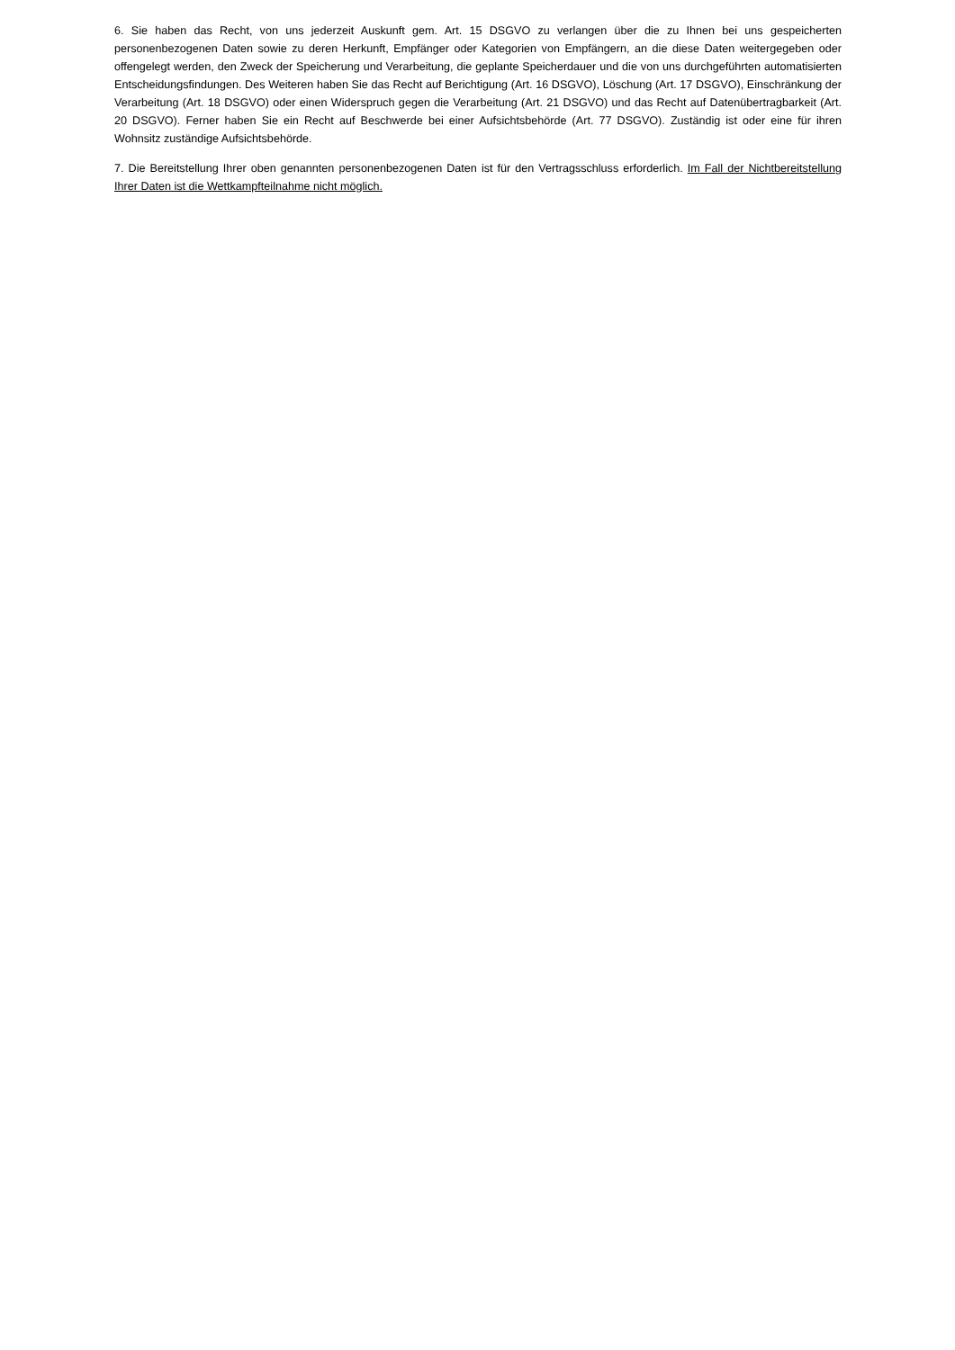6. Sie haben das Recht, von uns jederzeit Auskunft gem. Art. 15 DSGVO zu verlangen über die zu Ihnen bei uns gespeicherten personenbezogenen Daten sowie zu deren Herkunft, Empfänger oder Kategorien von Empfängern, an die diese Daten weitergegeben oder offengelegt werden, den Zweck der Speicherung und Verarbeitung, die geplante Speicherdauer und die von uns durchgeführten automatisierten Entscheidungsfindungen. Des Weiteren haben Sie das Recht auf Berichtigung (Art. 16 DSGVO), Löschung (Art. 17 DSGVO), Einschränkung der Verarbeitung (Art. 18 DSGVO) oder einen Widerspruch gegen die Verarbeitung (Art. 21 DSGVO) und das Recht auf Datenübertragbarkeit (Art. 20 DSGVO). Ferner haben Sie ein Recht auf Beschwerde bei einer Aufsichtsbehörde (Art. 77 DSGVO). Zuständig ist oder eine für ihren Wohnsitz zuständige Aufsichtsbehörde.
7. Die Bereitstellung Ihrer oben genannten personenbezogenen Daten ist für den Vertragsschluss erforderlich. Im Fall der Nichtbereitstellung Ihrer Daten ist die Wettkampfteilnahme nicht möglich.